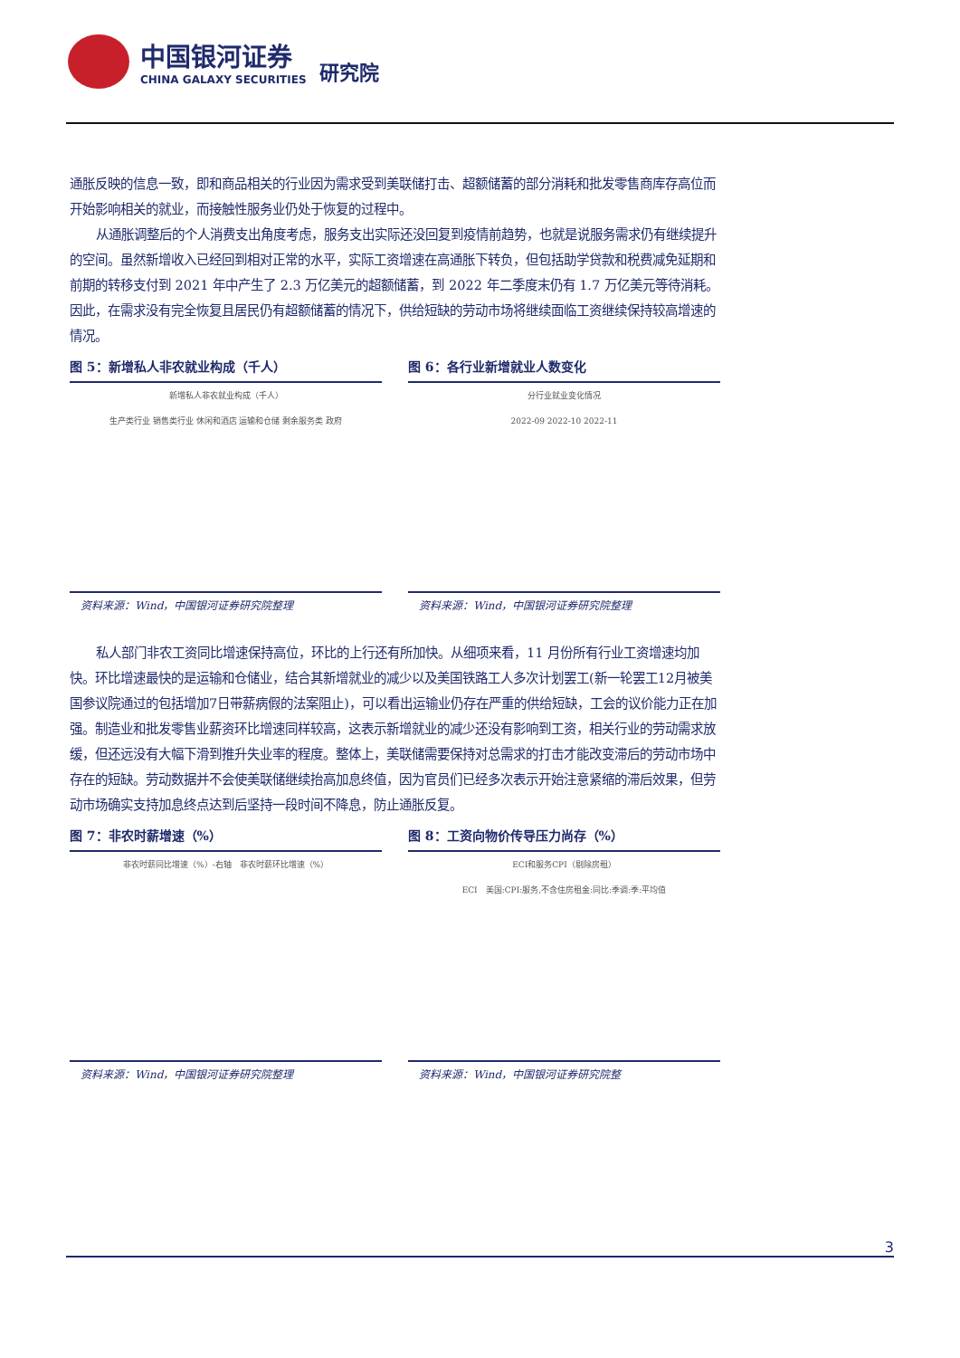中国银河证券
CHINA GALAXY SECURITIES
研究院
通胀反映的信息一致，即和商品相关的行业因为需求受到美联储打击、超额储蓄的部分消耗和批发零售商库存高位而开始影响相关的就业，而接触性服务业仍处于恢复的过程中。
从通胀调整后的个人消费支出角度考虑，服务支出实际还没回复到疫情前趋势，也就是说服务需求仍有继续提升的空间。虽然新增收入已经回到相对正常的水平，实际工资增速在高通胀下转负，但包括助学贷款和税费减免延期和前期的转移支付到 2021 年中产生了 2.3 万亿美元的超额储蓄，到 2022 年二季度末仍有 1.7 万亿美元等待消耗。因此，在需求没有完全恢复且居民仍有超额储蓄的情况下，供给短缺的劳动市场将继续面临工资继续保持较高增速的情况。
图 5：新增私人非农就业构成（千人）
新增私人非农就业构成（千人）
生产类行业 销售类行业 休闲和酒店 运输和仓储 剩余服务类 政府
资料来源：Wind，中国银河证券研究院整理
图 6：各行业新增就业人数变化
分行业就业变化情况
2022-09 2022-10 2022-11
资料来源：Wind，中国银河证券研究院整理
私人部门非农工资同比增速保持高位，环比的上行还有所加快。从细项来看，11 月份所有行业工资增速均加快。环比增速最快的是运输和仓储业，结合其新增就业的减少以及美国铁路工人多次计划罢工(新一轮罢工12月被美国参议院通过的包括增加7日带薪病假的法案阻止)，可以看出运输业仍存在严重的供给短缺，工会的议价能力正在加强。制造业和批发零售业薪资环比增速同样较高，这表示新增就业的减少还没有影响到工资，相关行业的劳动需求放缓，但还远没有大幅下滑到推升失业率的程度。整体上，美联储需要保持对总需求的打击才能改变滞后的劳动市场中存在的短缺。劳动数据并不会使美联储继续抬高加息终值，因为官员们已经多次表示开始注意紧缩的滞后效果，但劳动市场确实支持加息终点达到后坚持一段时间不降息，防止通胀反复。
图 7：非农时薪增速（%）
非农时薪同比增速（%）-右轴　非农时薪环比增速（%）
资料来源：Wind，中国银河证券研究院整理
图 8：工资向物价传导压力尚存（%）
ECI和服务CPI（剔除房租）
ECI　美国:CPI:服务,不含住房租金:同比:季调:季:平均值
资料来源：Wind，中国银河证券研究院整
3